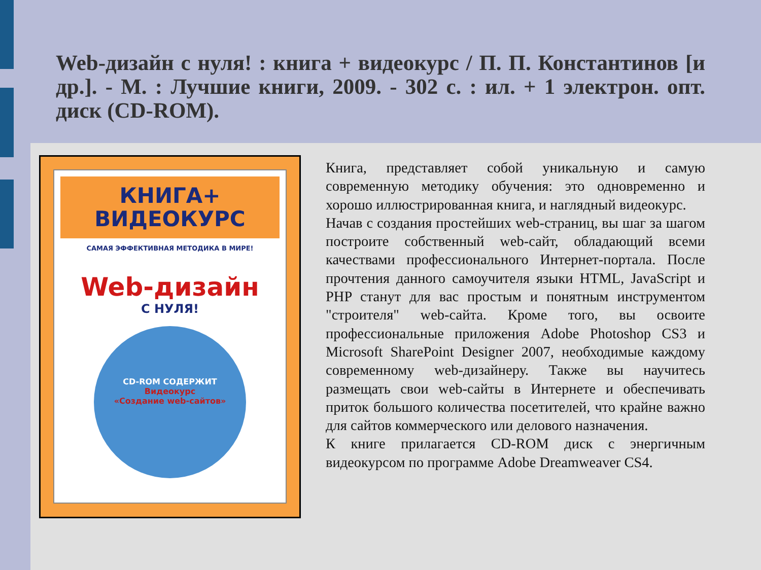Web-дизайн с нуля! : книга + видеокурс / П. П. Константинов [и др.]. - М. : Лучшие книги, 2009. - 302 с. : ил. + 1 электрон. опт. диск (CD-ROM).
КНИГА+
ВИДЕОКУРС
САМАЯ ЭФФЕКТИВНАЯ МЕТОДИКА В МИРЕ!
Web-дизайн
С НУЛЯ!
CD-ROM СОДЕРЖИТ
Видеокурс
«Создание web-сайтов»
Книга, представляет собой уникальную и самую современную методику обучения: это одновременно и хорошо иллюстрированная книга, и наглядный видеокурс.
Начав с создания простейших web-страниц, вы шаг за шагом построите собственный web-сайт, обладающий всеми качествами профессионального Интернет-портала. После прочтения данного самоучителя языки HTML, JavaScript и PHP станут для вас простым и понятным инструментом "строителя" web-сайта. Кроме того, вы освоите профессиональные приложения Adobe Photoshop CS3 и Microsoft SharePoint Designer 2007, необходимые каждому современному web-дизайнеру. Также вы научитесь размещать свои web-сайты в Интернете и обеспечивать приток большого количества посетителей, что крайне важно для сайтов коммерческого или делового назначения.
К книге прилагается CD-ROM диск с энергичным видеокурсом по программе Adobe Dreamweaver CS4.